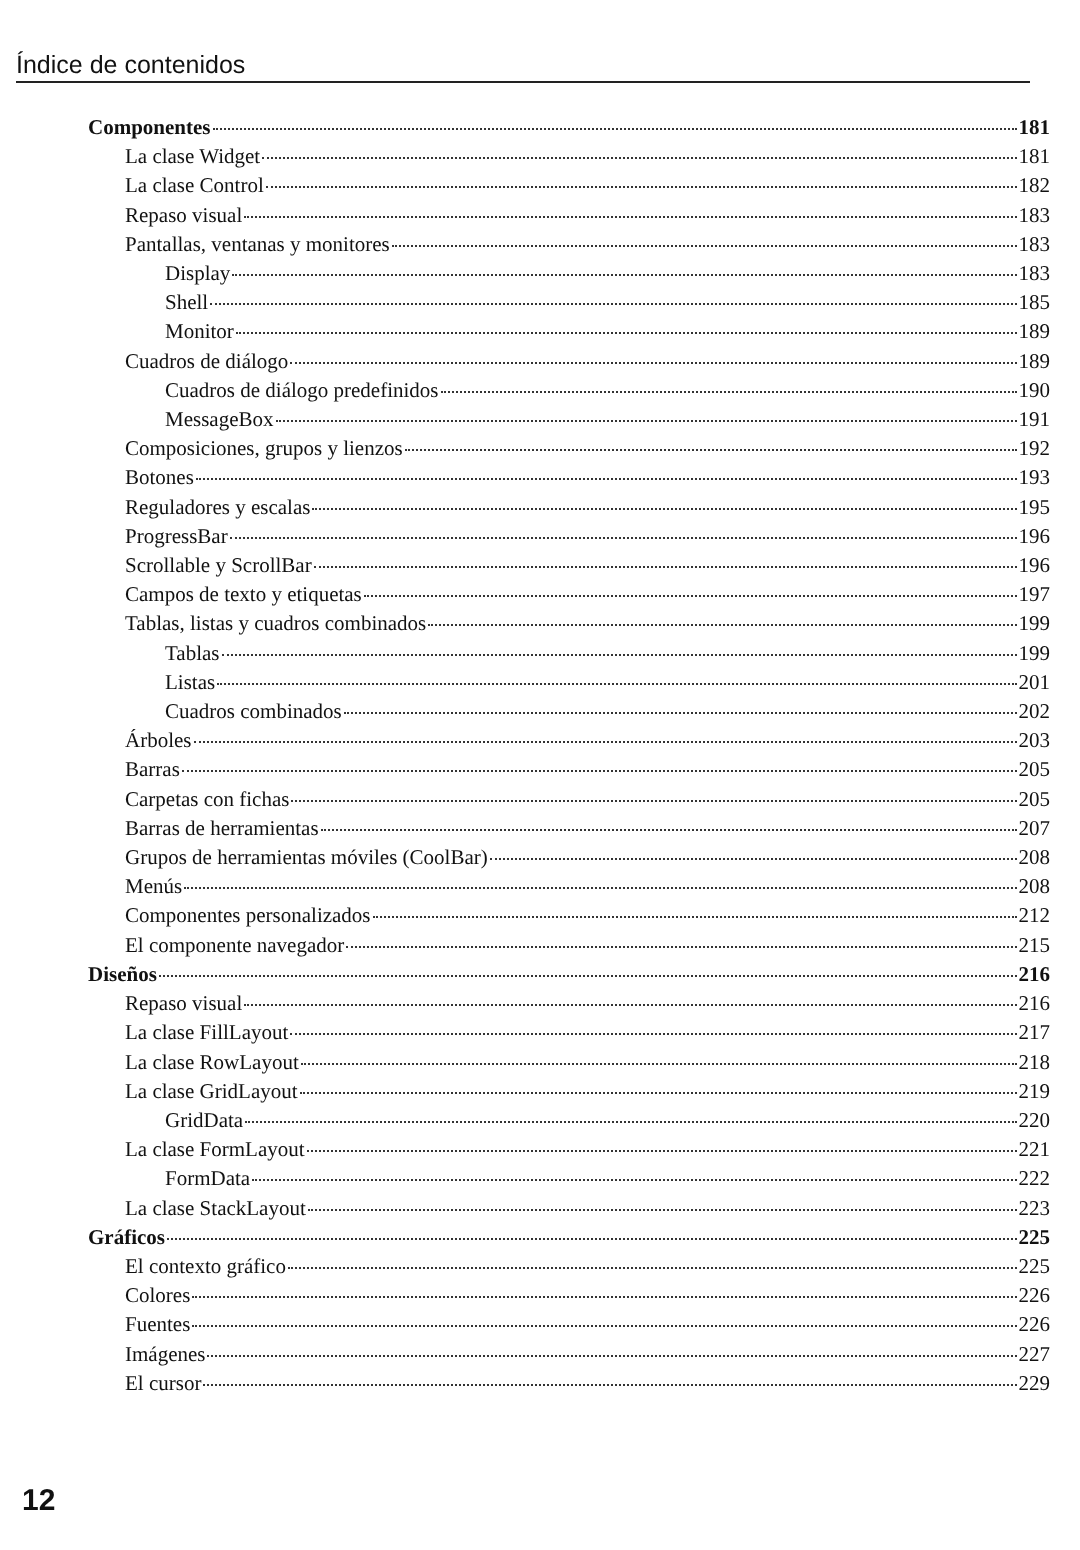Índice de contenidos
Componentes 181
La clase Widget 181
La clase Control 182
Repaso visual 183
Pantallas, ventanas y monitores 183
Display 183
Shell 185
Monitor 189
Cuadros de diálogo 189
Cuadros de diálogo predefinidos 190
MessageBox 191
Composiciones, grupos y lienzos 192
Botones 193
Reguladores y escalas 195
ProgressBar 196
Scrollable y ScrollBar 196
Campos de texto y etiquetas 197
Tablas, listas y cuadros combinados 199
Tablas 199
Listas 201
Cuadros combinados 202
Árboles 203
Barras 205
Carpetas con fichas 205
Barras de herramientas 207
Grupos de herramientas móviles (CoolBar) 208
Menús 208
Componentes personalizados 212
El componente navegador 215
Diseños 216
Repaso visual 216
La clase FillLayout 217
La clase RowLayout 218
La clase GridLayout 219
GridData 220
La clase FormLayout 221
FormData 222
La clase StackLayout 223
Gráficos 225
El contexto gráfico 225
Colores 226
Fuentes 226
Imágenes 227
El cursor 229
12